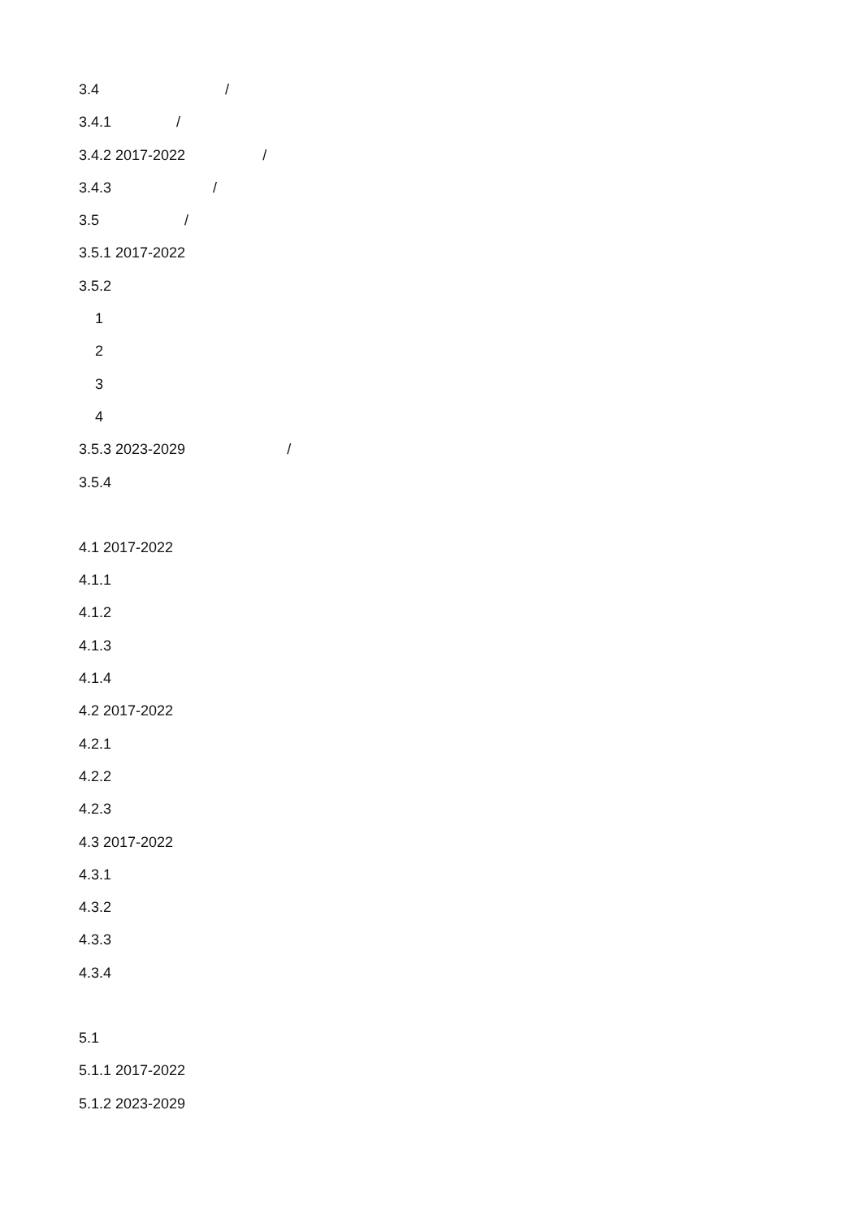3.4 /
3.4.1 /
3.4.2 2017-2022 /
3.4.3 /
3.5 /
3.5.1 2017-2022
3.5.2
1
2
3
4
3.5.3 2023-2029 /
3.5.4
4.1 2017-2022
4.1.1
4.1.2
4.1.3
4.1.4
4.2 2017-2022
4.2.1
4.2.2
4.2.3
4.3 2017-2022
4.3.1
4.3.2
4.3.3
4.3.4
5.1
5.1.1 2017-2022
5.1.2 2023-2029